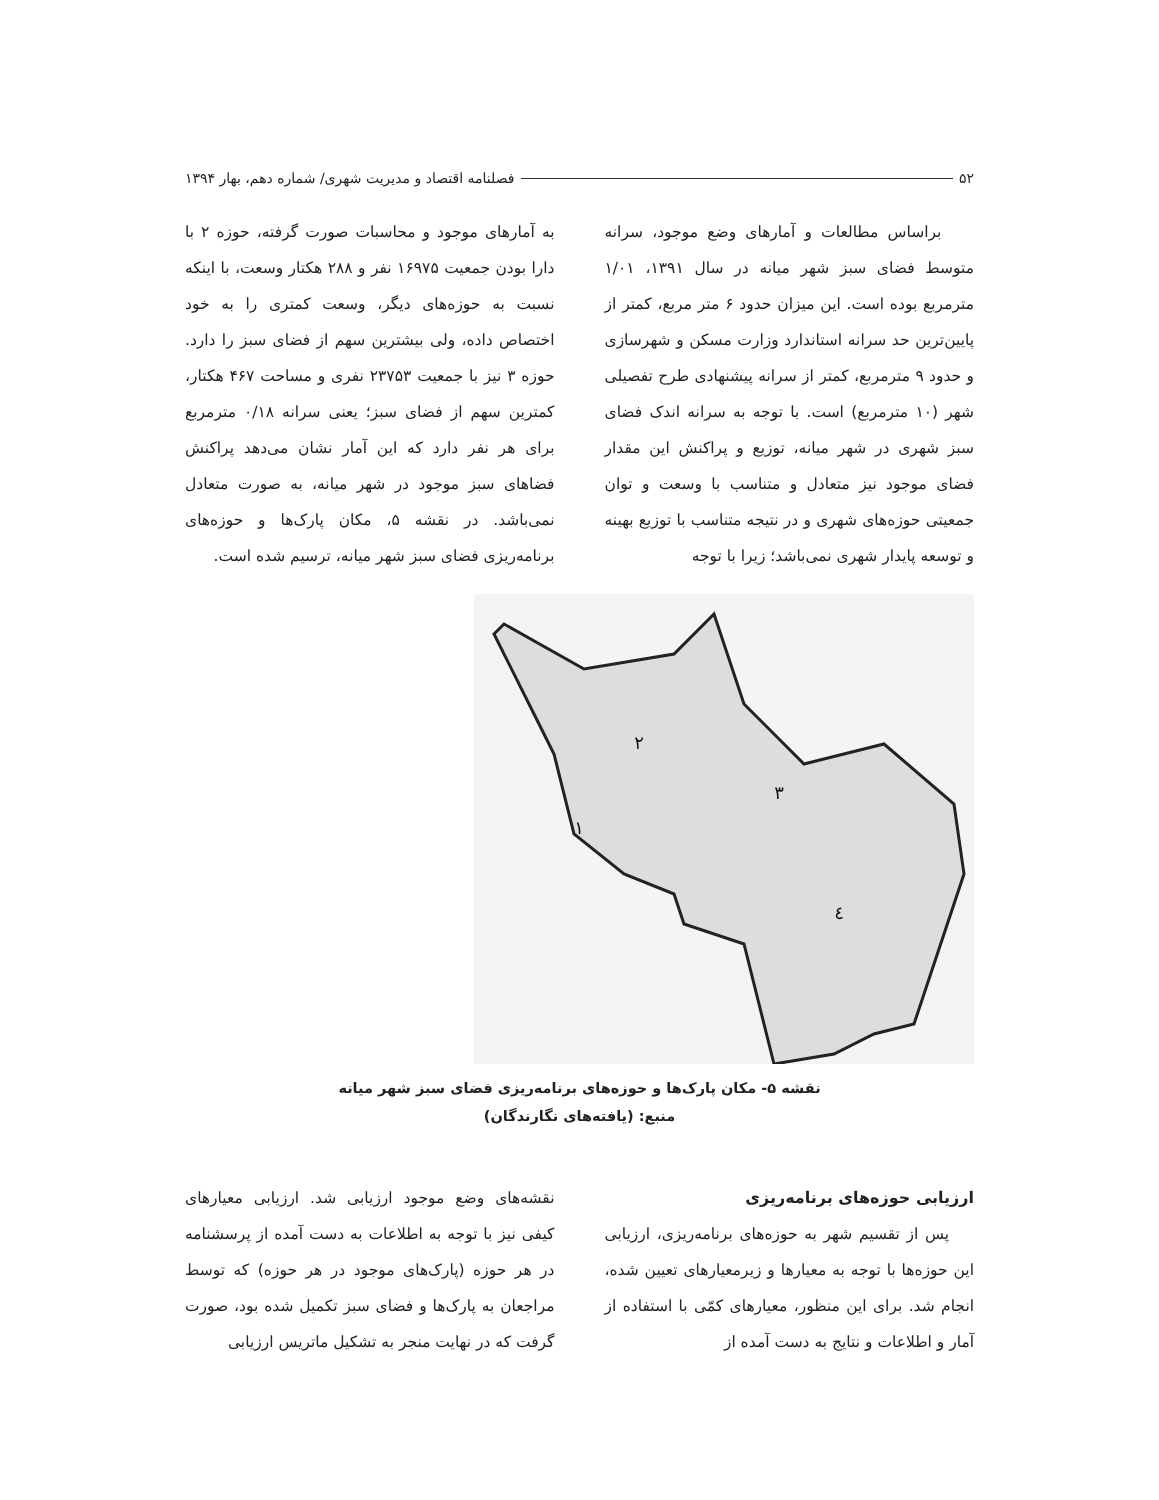۵۲ فصلنامه اقتصاد و مدیریت شهری/ شماره دهم، بهار ۱۳۹۴
براساس مطالعات و آمارهای وضع موجود، سرانه متوسط فضای سبز شهر میانه در سال ۱۳۹۱، ۱/۰۱ مترمربع بوده است. این میزان حدود ۶ متر مربع، کمتر از پایین‌ترین حد سرانه استاندارد وزارت مسکن و شهرسازی و حدود ۹ مترمربع، کمتر از سرانه پیشنهادی طرح تفصیلی شهر (۱۰ مترمربع) است. با توجه به سرانه اندک فضای سبز شهری در شهر میانه، توزیع و پراکنش این مقدار فضای موجود نیز متعادل و متناسب با وسعت و توان جمعیتی حوزه‌های شهری و در نتیجه متناسب با توزیع بهینه و توسعه پایدار شهری نمی‌باشد؛ زیرا با توجه
به آمارهای موجود و محاسبات صورت گرفته، حوزه ۲ با دارا بودن جمعیت ۱۶۹۷۵ نفر و ۲۸۸ هکتار وسعت، با اینکه نسبت به حوزه‌های دیگر، وسعت کمتری را به خود اختصاص داده، ولی بیشترین سهم از فضای سبز را دارد. حوزه ۳ نیز با جمعیت ۲۳۷۵۳ نفری و مساحت ۴۶۷ هکتار، کمترین سهم از فضای سبز؛ یعنی سرانه ۰/۱۸ مترمربع برای هر نفر دارد که این آمار نشان می‌دهد پراکنش فضاهای سبز موجود در شهر میانه، به صورت متعادل نمی‌باشد. در نقشه ۵، مکان پارک‌ها و حوزه‌های برنامه‌ریزی فضای سبز شهر میانه، ترسیم شده است.
۲
۳
۱
٤
نقشه ۵- مکان پارک‌ها و حوزه‌های برنامه‌ریزی فضای سبز شهر میانه
منبع: (یافته‌های نگارندگان)
ارزیابی حوزه‌های برنامه‌ریزی
پس از تقسیم شهر به حوزه‌های برنامه‌ریزی، ارزیابی این حوزه‌ها با توجه به معیارها و زیرمعیارهای تعیین شده، انجام شد. برای این منظور، معیارهای کمّی با استفاده از آمار و اطلاعات و نتایج به دست آمده از
نقشه‌های وضع موجود ارزیابی شد. ارزیابی معیارهای کیفی نیز با توجه به اطلاعات به دست آمده از پرسشنامه در هر حوزه (پارک‌های موجود در هر حوزه) که توسط مراجعان به پارک‌ها و فضای سبز تکمیل شده بود، صورت گرفت که در نهایت منجر به تشکیل ماتریس ارزیابی